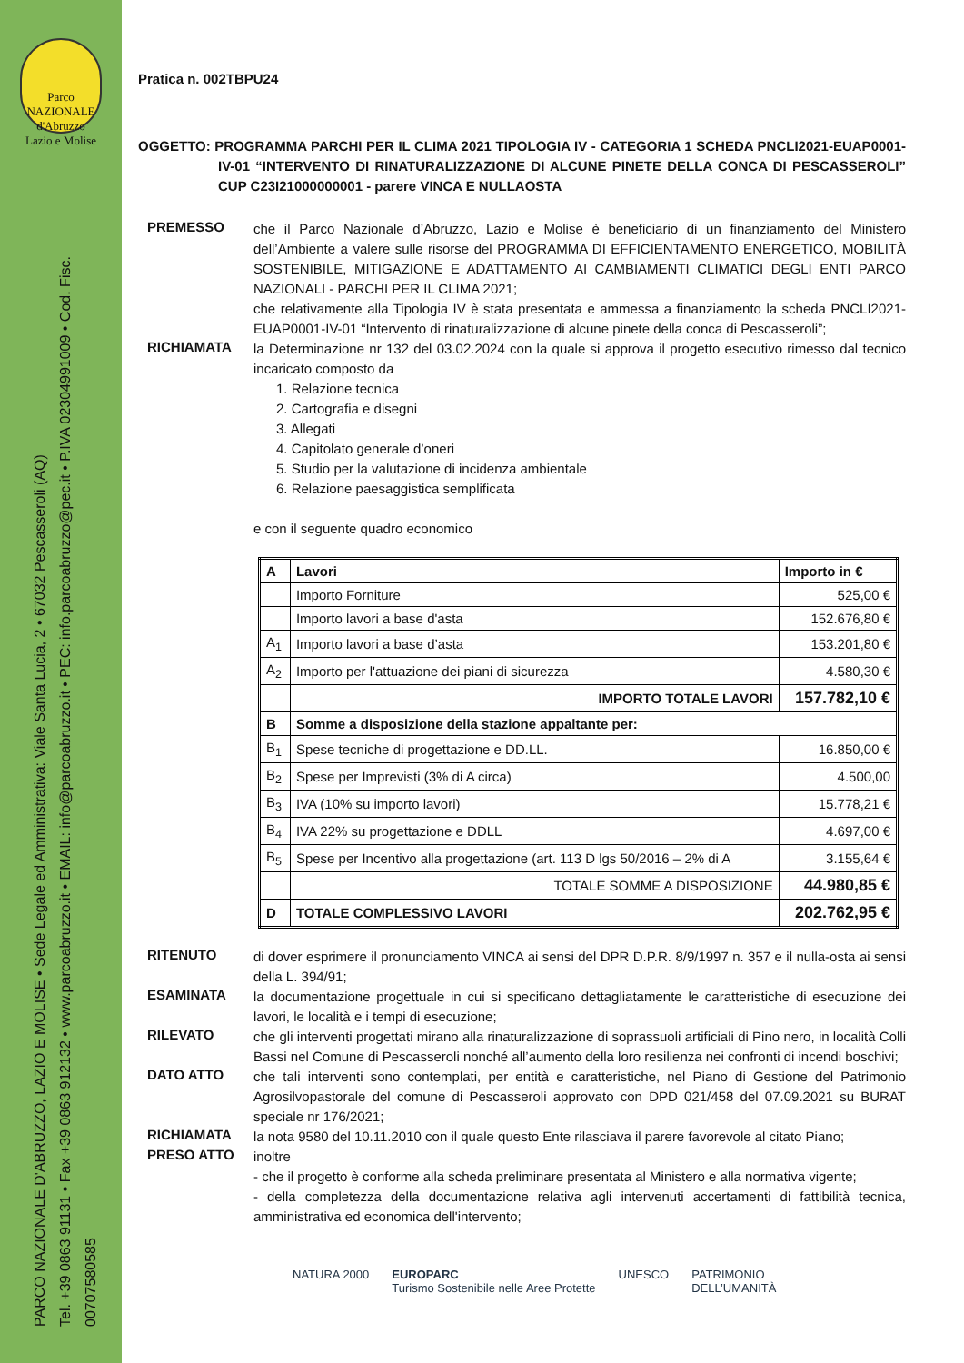Parco NAZIONALE d'Abruzzo Lazio e Molise
PARCO NAZIONALE D'ABRUZZO, LAZIO E MOLISE • Sede Legale ed Amministrativa: Viale Santa Lucia, 2 • 67032 Pescasseroli (AQ)
Tel. +39 0863 91131 • Fax +39 0863 912132 • www.parcoabruzzo.it • EMAIL: info@parcoabruzzo.it • PEC: info.parcoabruzzo@pec.it • P.IVA 02304991009 • Cod. Fisc. 00707580585
Pratica n. 002TBPU24
OGGETTO: PROGRAMMA PARCHI PER IL CLIMA 2021 TIPOLOGIA IV - CATEGORIA 1 SCHEDA PNCLI2021-EUAP0001-IV-01 “INTERVENTO DI RINATURALIZZAZIONE DI ALCUNE PINETE DELLA CONCA DI PESCASSEROLI” CUP C23I21000000001 - parere VINCA E NULLAOSTA
PREMESSO
che il Parco Nazionale d’Abruzzo, Lazio e Molise è beneficiario di un finanziamento del Ministero dell’Ambiente a valere sulle risorse del PROGRAMMA DI EFFICIENTAMENTO ENERGETICO, MOBILITÀ SOSTENIBILE, MITIGAZIONE E ADATTAMENTO AI CAMBIAMENTI CLIMATICI DEGLI ENTI PARCO NAZIONALI - PARCHI PER IL CLIMA 2021;
che relativamente alla Tipologia IV è stata presentata e ammessa a finanziamento la scheda PNCLI2021-EUAP0001-IV-01 “Intervento di rinaturalizzazione di alcune pinete della conca di Pescasseroli”;
RICHIAMATA
la Determinazione nr 132 del 03.02.2024 con la quale si approva il progetto esecutivo rimesso dal tecnico incaricato composto da
1. Relazione tecnica
2. Cartografia e disegni
3. Allegati
4. Capitolato generale d’oneri
5. Studio per la valutazione di incidenza ambientale
6. Relazione paesaggistica semplificata
e con il seguente quadro economico
| A | Lavori | Importo in € |
| --- | --- | --- |
| | Importo Forniture | 525,00 € |
| | Importo lavori a base d'asta | 152.676,80 € |
| A<sub>1</sub> | Importo lavori a base d’asta | 153.201,80 € |
| A<sub>2</sub> | Importo per l'attuazione dei piani di sicurezza | 4.580,30 € |
| | IMPORTO TOTALE LAVORI | 157.782,10 € |
| B | Somme a disposizione della stazione appaltante per: | |
| B<sub>1</sub> | Spese tecniche di progettazione e DD.LL. | 16.850,00 € |
| B<sub>2</sub> | Spese per Imprevisti (3% di A circa) | 4.500,00 |
| B<sub>3</sub> | IVA (10% su importo lavori) | 15.778,21 € |
| B<sub>4</sub> | IVA 22% su progettazione e DDLL | 4.697,00 € |
| B<sub>5</sub> | Spese per Incentivo alla progettazione (art. 113 D lgs 50/2016 – 2% di A | 3.155,64 € |
| | TOTALE SOMME A DISPOSIZIONE | 44.980,85 € |
| D | TOTALE COMPLESSIVO LAVORI | 202.762,95 € |
RITENUTO
di dover esprimere il pronunciamento VINCA ai sensi del DPR D.P.R. 8/9/1997 n. 357 e il nulla-osta ai sensi della L. 394/91;
ESAMINATA
la documentazione progettuale in cui si specificano dettagliatamente le caratteristiche di esecuzione dei lavori, le località e i tempi di esecuzione;
RILEVATO
che gli interventi progettati mirano alla rinaturalizzazione di soprassuoli artificiali di Pino nero, in località Colli Bassi nel Comune di Pescasseroli nonché all’aumento della loro resilienza nei confronti di incendi boschivi;
DATO ATTO
che tali interventi sono contemplati, per entità e caratteristiche, nel Piano di Gestione del Patrimonio Agrosilvopastorale del comune di Pescasseroli approvato con DPD 021/458 del 07.09.2021 su BURAT speciale nr 176/2021;
RICHIAMATA
la nota 9580 del 10.11.2010 con il quale questo Ente rilasciava il parere favorevole al citato Piano;
PRESO ATTO
inoltre
- che il progetto è conforme alla scheda preliminare presentata al Ministero e alla normativa vigente;
- della completezza della documentazione relativa agli intervenuti accertamenti di fattibilità tecnica, amministrativa ed economica dell'intervento;
NATURA 2000 EUROPARC
Turismo Sostenibile nelle Aree Protette UNESCO PATRIMONIO
DELL’UMANITÀ